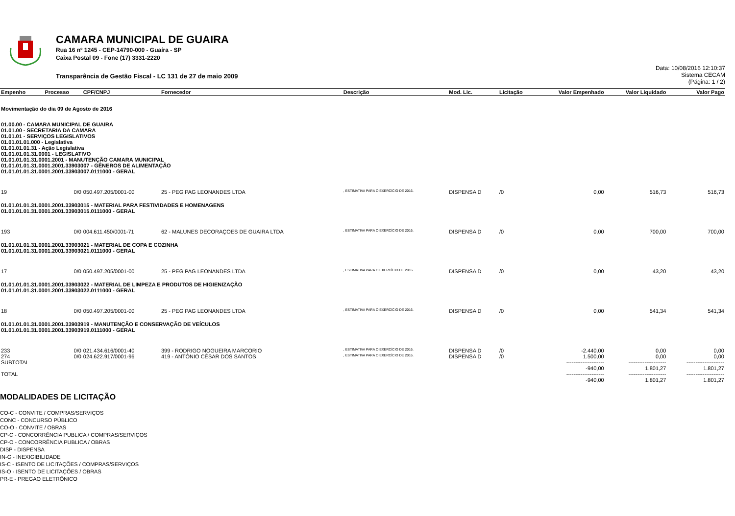CAMARA MUNICIPAL DE GUAIRA
Rua 16 nº 1245 - CEP-14790-000 - Guaíra - SP
Caixa Postal 09 - Fone (17) 3331-2220
Transparência de Gestão Fiscal - LC 131 de 27 de maio 2009
Data: 10/08/2016 12:10:37
Sistema CECAM
(Página: 1 / 2)
| Empenho | Processo | CPF/CNPJ | Fornecedor | Descrição | Mod. Lic. | Licitação | Valor Empenhado | Valor Liquidado | Valor Pago |
| --- | --- | --- | --- | --- | --- | --- | --- | --- | --- |
| Movimentação do dia 09 de Agosto de 2016 | | | | | | | | | |
| 01.00.00 - CAMARA MUNICIPAL DE GUAIRA 01.01.00 - SECRETARIA DA CAMARA 01.01.01 - SERVIÇOS LEGISLATIVOS 01.01.01.01.000 - Legislativa 01.01.01.01.31 - Ação Legislativa 01.01.01.01.31.0001 - LEGISLATIVO 01.01.01.01.31.0001.2001 - MANUTENÇÃO CAMARA MUNICIPAL 01.01.01.01.31.0001.2001.33903007 - GÊNEROS DE ALIMENTAÇÃO 01.01.01.01.31.0001.2001.33903007.0111000 - GERAL | | | | | | | | | |
| 19 | 0/0 | 050.497.205/0001-00 | 25 - PEG PAG LEONANDES LTDA | , ESTIMATIVA PARA O EXERCÍCIO DE 2016. | DISPENSA D | /0 | 0,00 | 516,73 | 516,73 |
| 01.01.01.01.31.0001.2001.33903015 - MATERIAL PARA FESTIVIDADES E HOMENAGENS 01.01.01.01.31.0001.2001.33903015.0111000 - GERAL | | | | | | | | | |
| 193 | 0/0 | 004.611.450/0001-71 | 62 - MALUNES DECORAÇOES DE GUAIRA LTDA | , ESTIMATIVA PARA O EXERCÍCIO DE 2016. | DISPENSA D | /0 | 0,00 | 700,00 | 700,00 |
| 01.01.01.01.31.0001.2001.33903021 - MATERIAL DE COPA E COZINHA 01.01.01.01.31.0001.2001.33903021.0111000 - GERAL | | | | | | | | | |
| 17 | 0/0 | 050.497.205/0001-00 | 25 - PEG PAG LEONANDES LTDA | , ESTIMATIVA PARA O EXERCÍCIO DE 2016. | DISPENSA D | /0 | 0,00 | 43,20 | 43,20 |
| 01.01.01.01.31.0001.2001.33903022 - MATERIAL DE LIMPEZA E PRODUTOS DE HIGIENIZAÇÃO 01.01.01.01.31.0001.2001.33903022.0111000 - GERAL | | | | | | | | | |
| 18 | 0/0 | 050.497.205/0001-00 | 25 - PEG PAG LEONANDES LTDA | , ESTIMATIVA PARA O EXERCÍCIO DE 2016. | DISPENSA D | /0 | 0,00 | 541,34 | 541,34 |
| 01.01.01.01.31.0001.2001.33903919 - MANUTENÇÃO E CONSERVAÇÃO DE VEÍCULOS 01.01.01.01.31.0001.2001.33903919.0111000 - GERAL | | | | | | | | | |
| 233 | 0/0 | 021.434.616/0001-40 | 399 - RODRIGO NOGUEIRA MARCORIO | , ESTIMATIVA PARA O EXERCÍCIO DE 2016. | DISPENSA D | /0 | -2.440,00 | 0,00 | 0,00 |
| 274 | 0/0 | 024.622.917/0001-96 | 419 - ANTÔNIO CÉSAR DOS SANTOS | , ESTIMATIVA PARA O EXERCÍCIO DE 2016. | DISPENSA D | /0 | 1.500,00 | 0,00 | 0,00 |
| SUBTOTAL | | | | | | | --------------------- -940,00 | --------------------- 1.801,27 | --------------------- 1.801,27 |
| TOTAL | | | | | | | --------------------- -940,00 | --------------------- 1.801,27 | --------------------- 1.801,27 |
MODALIDADES DE LICITAÇÃO
CO-C - CONVITE / COMPRAS/SERVIÇOS
CONC - CONCURSO PÚBLICO
CO-O - CONVITE / OBRAS
CP-C - CONCORRÊNCIA PUBLICA / COMPRAS/SERVIÇOS
CP-O - CONCORRÊNCIA PUBLICA / OBRAS
DISP - DISPENSA
IN-G - INEXIGIBILIDADE
IS-C - ISENTO DE LICITAÇÕES / COMPRAS/SERVIÇOS
IS-O - ISENTO DE LICITAÇÕES / OBRAS
PR-E - PREGAO ELETRÔNICO